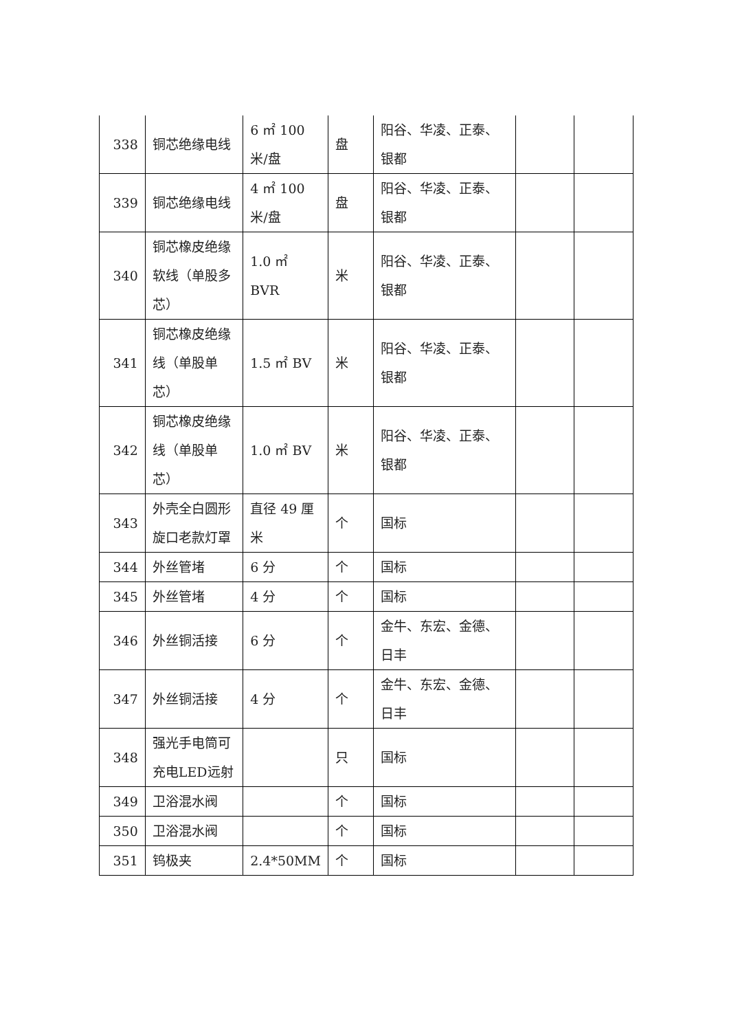| 338 | 铜芯绝缘电线 | 6 ㎡ 100 米/盘 | 盘 | 阳谷、华凌、正泰、银都 | | |
| 339 | 铜芯绝缘电线 | 4 ㎡ 100 米/盘 | 盘 | 阳谷、华凌、正泰、银都 | | |
| 340 | 铜芯橡皮绝缘软线（单股多芯） | 1.0 ㎡ BVR | 米 | 阳谷、华凌、正泰、银都 | | |
| 341 | 铜芯橡皮绝缘线（单股单芯） | 1.5 ㎡ BV | 米 | 阳谷、华凌、正泰、银都 | | |
| 342 | 铜芯橡皮绝缘线（单股单芯） | 1.0 ㎡ BV | 米 | 阳谷、华凌、正泰、银都 | | |
| 343 | 外壳全白圆形旋口老款灯罩 | 直径 49 厘米 | 个 | 国标 | | |
| 344 | 外丝管堵 | 6 分 | 个 | 国标 | | |
| 345 | 外丝管堵 | 4 分 | 个 | 国标 | | |
| 346 | 外丝铜活接 | 6 分 | 个 | 金牛、东宏、金德、日丰 | | |
| 347 | 外丝铜活接 | 4 分 | 个 | 金牛、东宏、金德、日丰 | | |
| 348 | 强光手电筒可充电LED远射 | | 只 | 国标 | | |
| 349 | 卫浴混水阀 | | 个 | 国标 | | |
| 350 | 卫浴混水阀 | | 个 | 国标 | | |
| 351 | 钨极夹 | 2.4*50MM | 个 | 国标 | | |